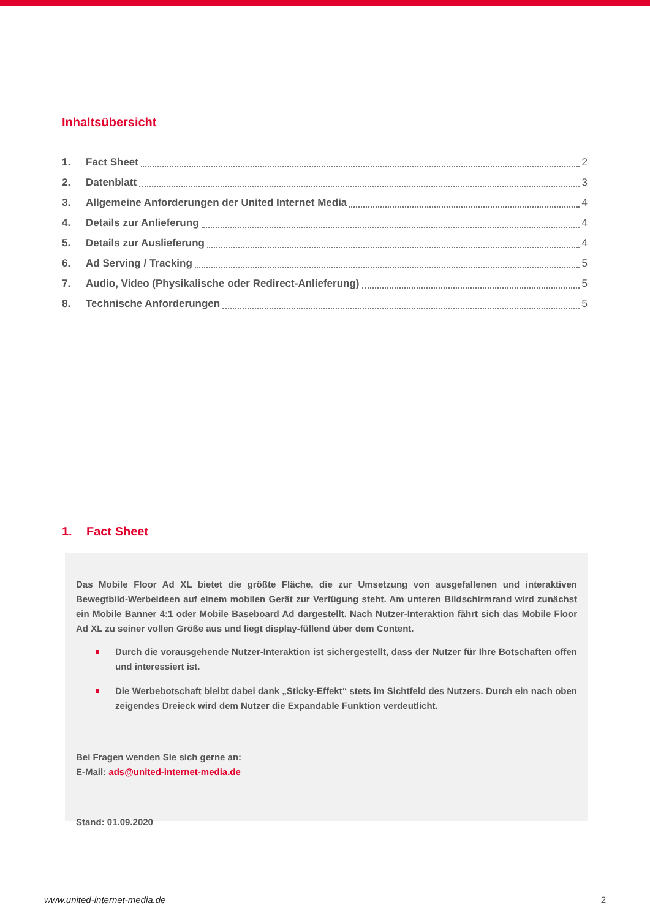Inhaltsübersicht
1. Fact Sheet 2
2. Datenblatt 3
3. Allgemeine Anforderungen der United Internet Media 4
4. Details zur Anlieferung 4
5. Details zur Auslieferung 4
6. Ad Serving / Tracking 5
7. Audio, Video (Physikalische oder Redirect-Anlieferung) 5
8. Technische Anforderungen 5
1. Fact Sheet
Das Mobile Floor Ad XL bietet die größte Fläche, die zur Umsetzung von ausgefallenen und interaktiven Bewegtbild-Werbeideen auf einem mobilen Gerät zur Verfügung steht. Am unteren Bildschirmrand wird zunächst ein Mobile Banner 4:1 oder Mobile Baseboard Ad dargestellt. Nach Nutzer-Interaktion fährt sich das Mobile Floor Ad XL zu seiner vollen Größe aus und liegt display-füllend über dem Content.
Durch die vorausgehende Nutzer-Interaktion ist sichergestellt, dass der Nutzer für Ihre Botschaften offen und interessiert ist.
Die Werbebotschaft bleibt dabei dank „Sticky-Effekt“ stets im Sichtfeld des Nutzers. Durch ein nach oben zeigendes Dreieck wird dem Nutzer die Expandable Funktion verdeutlicht.
Bei Fragen wenden Sie sich gerne an:
E-Mail: ads@united-internet-media.de
Stand: 01.09.2020
www.united-internet-media.de 2